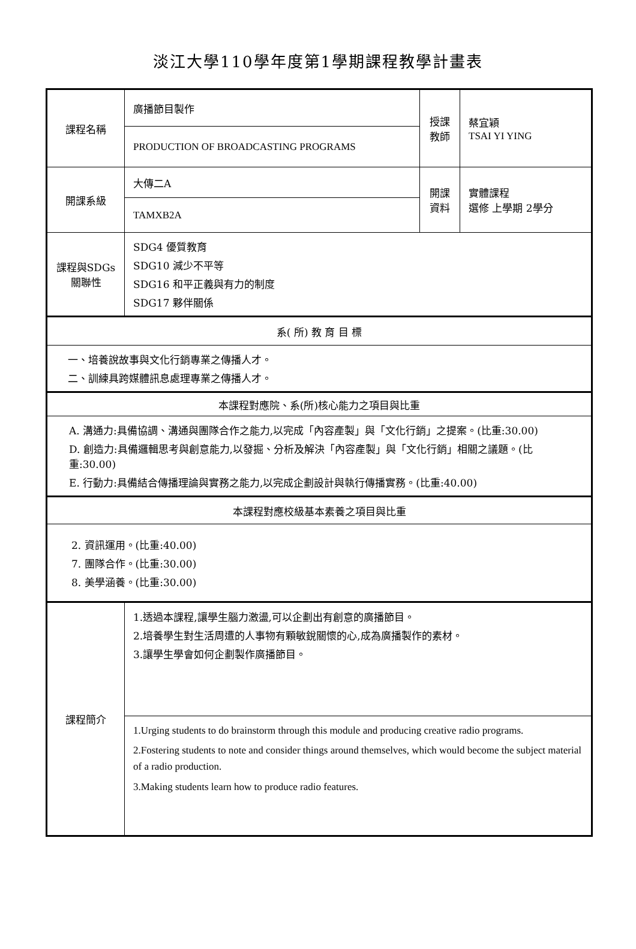淡江大學110學年度第1學期課程教學計畫表
| 課程名稱 | 廣播節目製作 | 授課 教師 | 蔡宜穎 TSAI YI YING |
| | PRODUCTION OF BROADCASTING PROGRAMS | | |
| 開課系級 | 大傳二A | 開課 資料 | 實體課程 選修 上學期 2學分 |
| | TAMXB2A | | |
| 課程與SDGs 關聯性 | SDG4 優質教育 SDG10 減少不平等 SDG16 和平正義與有力的制度 SDG17 夥伴關係 | | |
| 系( 所) 教 育 目 標 | | | |
| 一、培養說故事與文化行銷專業之傳播人才。 二、訓練具跨媒體訊息處理專業之傳播人才。 | | | |
| 本課程對應院、系(所)核心能力之項目與比重 | | | |
| A. 溝通力:具備協調、溝通與團隊合作之能力,以完成「內容產製」與「文化行銷」之提案。(比重:30.00) D. 創造力:具備邏輯思考與創意能力,以發掘、分析及解決「內容產製」與「文化行銷」相關之議題。(比重:30.00) E. 行動力:具備結合傳播理論與實務之能力,以完成企劃設計與執行傳播實務。(比重:40.00) | | | |
| 本課程對應校級基本素養之項目與比重 | | | |
| 2. 資訊運用。(比重:40.00) 7. 團隊合作。(比重:30.00) 8. 美學涵養。(比重:30.00) | | | |
| 課程簡介 | 1.透過本課程,讓學生腦力激盪,可以企劃出有創意的廣播節目。 2.培養學生對生活周遭的人事物有顆敏銳關懷的心,成為廣播製作的素材。 3.讓學生學會如何企劃製作廣播節目。 | | |
| | 1.Urging students to do brainstorm through this module and producing creative radio programs. 2.Fostering students to note and consider things around themselves, which would become the subject material of a radio production. 3.Making students learn how to produce radio features. | | |